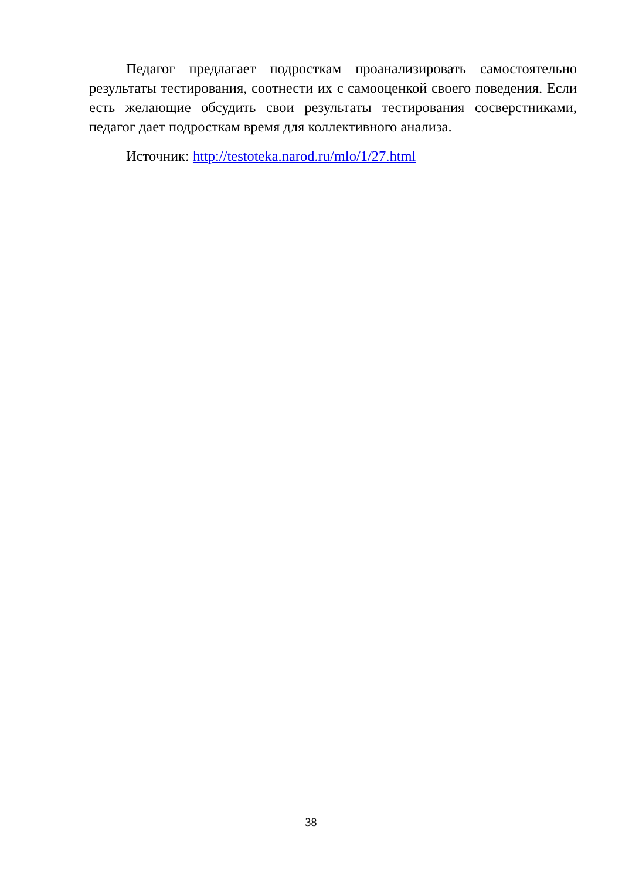Педагог предлагает подросткам проанализировать самостоятельно результаты тестирования, соотнести их с самооценкой своего поведения. Если есть желающие обсудить свои результаты тестирования сосверстниками, педагог дает подросткам время для коллективного анализа.
Источник: http://testoteka.narod.ru/mlo/1/27.html
38